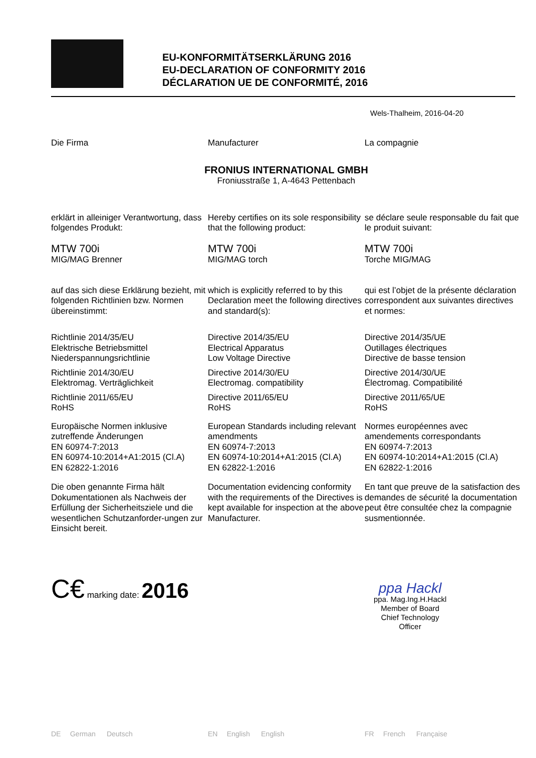EU-KONFORMITÄTSERKLÄRUNG 2016
EU-DECLARATION OF CONFORMITY 2016
DÉCLARATION UE DE CONFORMITÉ, 2016
Wels-Thalheim, 2016-04-20
Die Firma Manufacturer La compagnie
FRONIUS INTERNATIONAL GMBH
Froniusstraße 1, A-4643 Pettenbach
erklärt in alleiniger Verantwortung, dass folgendes Produkt:
Hereby certifies on its sole responsibility that the following product:
se déclare seule responsable du fait que le produit suivant:
MTW 700i
MIG/MAG Brenner
MTW 700i
MIG/MAG torch
MTW 700i
Torche MIG/MAG
auf das sich diese Erklärung bezieht, mit folgenden Richtlinien bzw. Normen übereinstimmt:
which is explicitly referred to by this Declaration meet the following directives and standard(s):
qui est l’objet de la présente déclaration correspondent aux suivantes directives et normes:
Richtlinie 2014/35/EU
Elektrische Betriebsmittel
Niederspannungsrichtlinie
Richtlinie 2014/30/EU
Elektromag. Verträglichkeit
Richtlinie 2011/65/EU
RoHS
Europäische Normen inklusive zutreffende Änderungen
EN 60974-7:2013
EN 60974-10:2014+A1:2015 (Cl.A)
EN 62822-1:2016
Die oben genannte Firma hält Dokumentationen als Nachweis der Erfüllung der Sicherheitsziele und die wesentlichen Schutzanforder-ungen zur Einsicht bereit.
Directive 2014/35/EU
Electrical Apparatus
Low Voltage Directive
Directive 2014/30/EU
Electromag. compatibility
Directive 2011/65/EU
RoHS
European Standards including relevant amendments
EN 60974-7:2013
EN 60974-10:2014+A1:2015 (Cl.A)
EN 62822-1:2016
Documentation evidencing conformity with the requirements of the Directives is kept available for inspection at the above Manufacturer.
Directive 2014/35/UE
Outillages électriques
Directive de basse tension
Directive 2014/30/UE
Électromag. Compatibilité
Directive 2011/65/UE
RoHS
Normes européennes avec amendements correspondants
EN 60974-7:2013
EN 60974-10:2014+A1:2015 (Cl.A)
EN 62822-1:2016
En tant que preuve de la satisfaction des demandes de sécurité la documentation peut être consultée chez la compagnie susmentionnée.
C€ marking date: 2016
ppa Hackl
ppa. Mag.Ing.H.Hackl
Member of Board
Chief Technology Officer
DE German Deutsch EN English English FR French Française